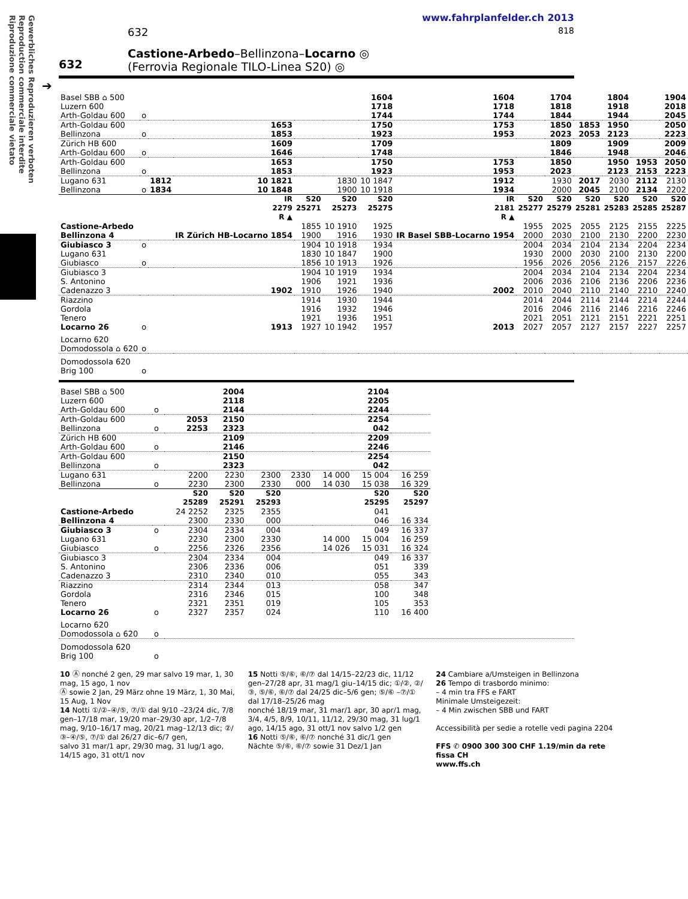Gewerbliches Reproduzieren verboten
Reproduction commerciale interdite
Riproduzione commerciale vietato
www.fahrplanfelder.ch 2013
632 818
632
Castione-Arbedo–Bellinzona–Locarno ◎
(Ferrovia Regionale TILO-Linea S20) ◎
➔
| Basel SBB ⌂ 500 Luzern 600 Arth-Goldau 600 | o | | | | | 1604 1718 1744 | 1604 1718 1744 | | 1704 1818 1844 | | 1804 1918 1944 | | 1904 2018 2045 |
| Arth-Goldau 600 Bellinzona | o | | 1653 1853 | | | 1750 1923 | 1753 1953 | | 1850 2023 | 1853 2053 | 1950 2123 | | 2050 2223 |
| Zürich HB 600 Arth-Goldau 600 | o | | 1609 1646 | | | 1709 1748 | | | 1809 1846 | | 1909 1948 | | 2009 2046 |
| Arth-Goldau 600 Bellinzona | o | | 1653 1853 | | | 1750 1923 | 1753 1953 | | 1850 2023 | | 1950 2123 | 1953 2153 | 2050 2223 |
| Lugano 631 Bellinzona | o | 1812 1834 | 10 1821 10 1848 | | 1830 1900 | 10 1847 10 1918 | 1912 1934 | | 1930 2000 | 2017 2045 | 2030 2100 | 2112 2134 | 2130 2202 |
| | | | IR 2279 R ▲ | S20 25271 | S20 25273 | S20 25275 | IR 2181 R ▲ | S20 25277 | S20 25279 | S20 25281 | S20 25283 | S20 25285 | S20 25287 |
| Castione-Arbedo Bellinzona 4 | | | IR Zürich HB-Locarno 1854 | 1855 1900 | 10 1910 1916 | 1925 1930 | IR Basel SBB-Locarno 1954 | 1955 2000 | 2025 2030 | 2055 2100 | 2125 2130 | 2155 2200 | 2225 2230 |
| Giubiasco 3 | o | | | 1904 | 10 1918 | 1934 | | 2004 | 2034 | 2104 | 2134 | 2204 | 2234 |
| Lugano 631 Giubiasco | o | | | 1830 1856 | 10 1847 10 1913 | 1900 1926 | | 1930 1956 | 2000 2026 | 2030 2056 | 2100 2126 | 2130 2157 | 2200 2226 |
| Giubiasco 3 S. Antonino Cadenazzo 3 | | | 1902 | 1904 1906 1910 | 10 1919 1921 1926 | 1934 1936 1940 | 2002 | 2004 2006 2010 | 2034 2036 2040 | 2104 2106 2110 | 2134 2136 2140 | 2204 2206 2210 | 2234 2236 2240 |
| Riazzino Gordola Tenero Locarno 26 | o | | 1913 | 1914 1916 1921 1927 | 1930 1932 1936 10 1942 | 1944 1946 1951 1957 | 2013 | 2014 2016 2021 2027 | 2044 2046 2051 2057 | 2114 2116 2121 2127 | 2144 2146 2151 2157 | 2214 2216 2221 2227 | 2244 2246 2251 2257 |
| Locarno 620 Domodossola ⌂ 620 | o | | | | | | | | | | | | |
| Domodossola 620 Brig 100 | o | | | | | | | | | | | | |
| Basel SBB ⌂ 500 Luzern 600 Arth-Goldau 600 | o | | 2004 2118 2144 | | | | 2104 2205 2244 | |
| Arth-Goldau 600 Bellinzona | o | 2053 2253 | 2150 2323 | | | | 2254 042 | |
| Zürich HB 600 Arth-Goldau 600 | o | | 2109 2146 | | | | 2209 2246 | |
| Arth-Goldau 600 Bellinzona | o | | 2150 2323 | | | | 2254 042 | |
| Lugano 631 Bellinzona | o | 2200 2230 | 2230 2300 | 2300 2330 | 2330 000 | 14 000 14 030 | 15 004 15 038 | 16 259 16 329 |
| | | S20 25289 | S20 25291 | S20 25293 | | | S20 25295 | S20 25297 |
| Castione-Arbedo Bellinzona 4 | | 24 2252 2300 | 2325 2330 | 2355 000 | | | 041 046 | 16 334 |
| Giubiasco 3 | o | 2304 | 2334 | 004 | | | 049 | 16 337 |
| Lugano 631 Giubiasco | o | 2230 2256 | 2300 2326 | 2330 2356 | | 14 000 14 026 | 15 004 15 031 | 16 259 16 324 |
| Giubiasco 3 S. Antonino Cadenazzo 3 | | 2304 2306 2310 | 2334 2336 2340 | 004 006 010 | | | 049 051 055 | 16 337 339 343 |
| Riazzino Gordola Tenero Locarno 26 | o | 2314 2316 2321 2327 | 2344 2346 2351 2357 | 013 015 019 024 | | | 058 100 105 110 | 347 348 353 16 400 |
| Locarno 620 Domodossola ⌂ 620 | o | |
| Domodossola 620 Brig 100 | o | |
10 Ⓐ nonché 2 gen, 29 mar salvo 19 mar, 1, 30 mag, 15 ago, 1 nov
Ⓐ sowie 2 Jan, 29 März ohne 19 März, 1, 30 Mai, 15 Aug, 1 Nov
14 Notti ①/②–④/⑤, ⑦/① dal 9/10 –23/24 dic, 7/8 gen–17/18 mar, 19/20 mar–29/30 apr, 1/2–7/8 mag, 9/10–16/17 mag, 20/21 mag–12/13 dic; ②/③–④/⑤, ⑦/① dal 26/27 dic–6/7 gen,
salvo 31 mar/1 apr, 29/30 mag, 31 lug/1 ago, 14/15 ago, 31 ott/1 nov
15 Notti ⑤/⑥, ⑥/⑦ dal 14/15–22/23 dic, 11/12 gen–27/28 apr, 31 mag/1 giu–14/15 dic; ①/②, ②/③, ⑤/⑥, ⑥/⑦ dal 24/25 dic–5/6 gen; ⑤/⑥ –⑦/① dal 17/18–25/26 mag
nonché 18/19 mar, 31 mar/1 apr, 30 apr/1 mag, 3/4, 4/5, 8/9, 10/11, 11/12, 29/30 mag, 31 lug/1 ago, 14/15 ago, 31 ott/1 nov salvo 1/2 gen
16 Notti ⑤/⑥, ⑥/⑦ nonché 31 dic/1 gen
Nächte ⑤/⑥, ⑥/⑦ sowie 31 Dez/1 Jan
24 Cambiare a/Umsteigen in Bellinzona
26 Tempo di trasbordo minimo:
– 4 min tra FFS e FART
Minimale Umsteigezeit:
– 4 Min zwischen SBB und FART
Accessibilità per sedie a rotelle vedi pagina 2204
FFS ✆ 0900 300 300 CHF 1.19/min da rete fissa CH
www.ffs.ch